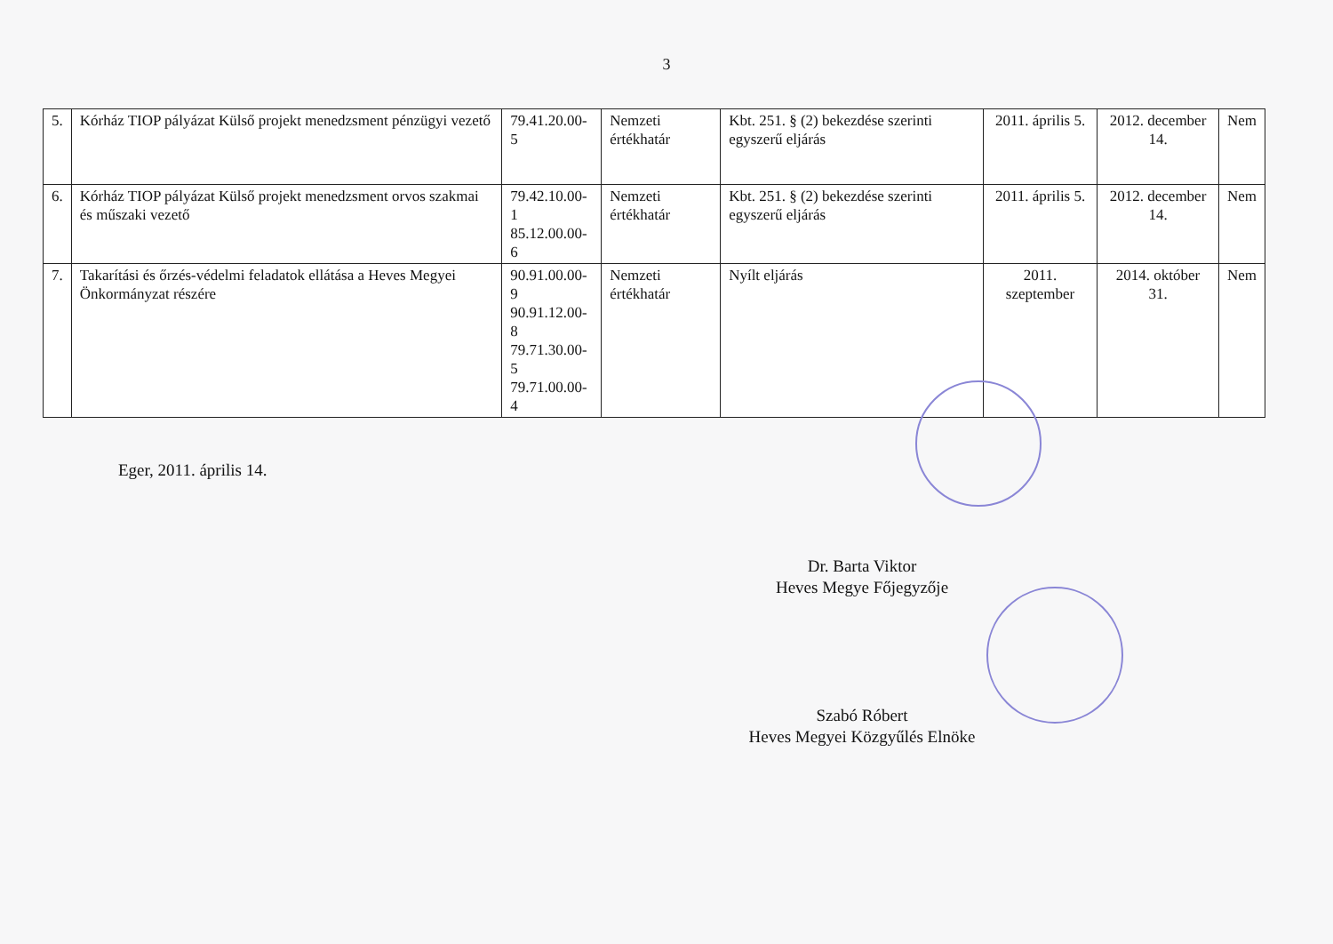3
| 5. | Kórház TIOP pályázat Külső projekt menedzsment pénzügyi vezető | 79.41.20.00-5 | Nemzeti értékhatár | Kbt. 251. § (2) bekezdése szerinti egyszerű eljárás | 2011. április 5. | 2012. december 14. | Nem |
| 6. | Kórház TIOP pályázat Külső projekt menedzsment orvos szakmai és műszaki vezető | 79.42.10.00-1 85.12.00.00-6 | Nemzeti értékhatár | Kbt. 251. § (2) bekezdése szerinti egyszerű eljárás | 2011. április 5. | 2012. december 14. | Nem |
| 7. | Takarítási és őrzés-védelmi feladatok ellátása a Heves Megyei Önkormányzat részére | 90.91.00.00-9 90.91.12.00-8 79.71.30.00-5 79.71.00.00-4 | Nemzeti értékhatár | Nyílt eljárás | 2011. szeptember | 2014. október 31. | Nem |
Eger, 2011. április 14.
Dr. Barta Viktor
Heves Megye Főjegyzője
Szabó Róbert
Heves Megyei Közgyűlés Elnöke